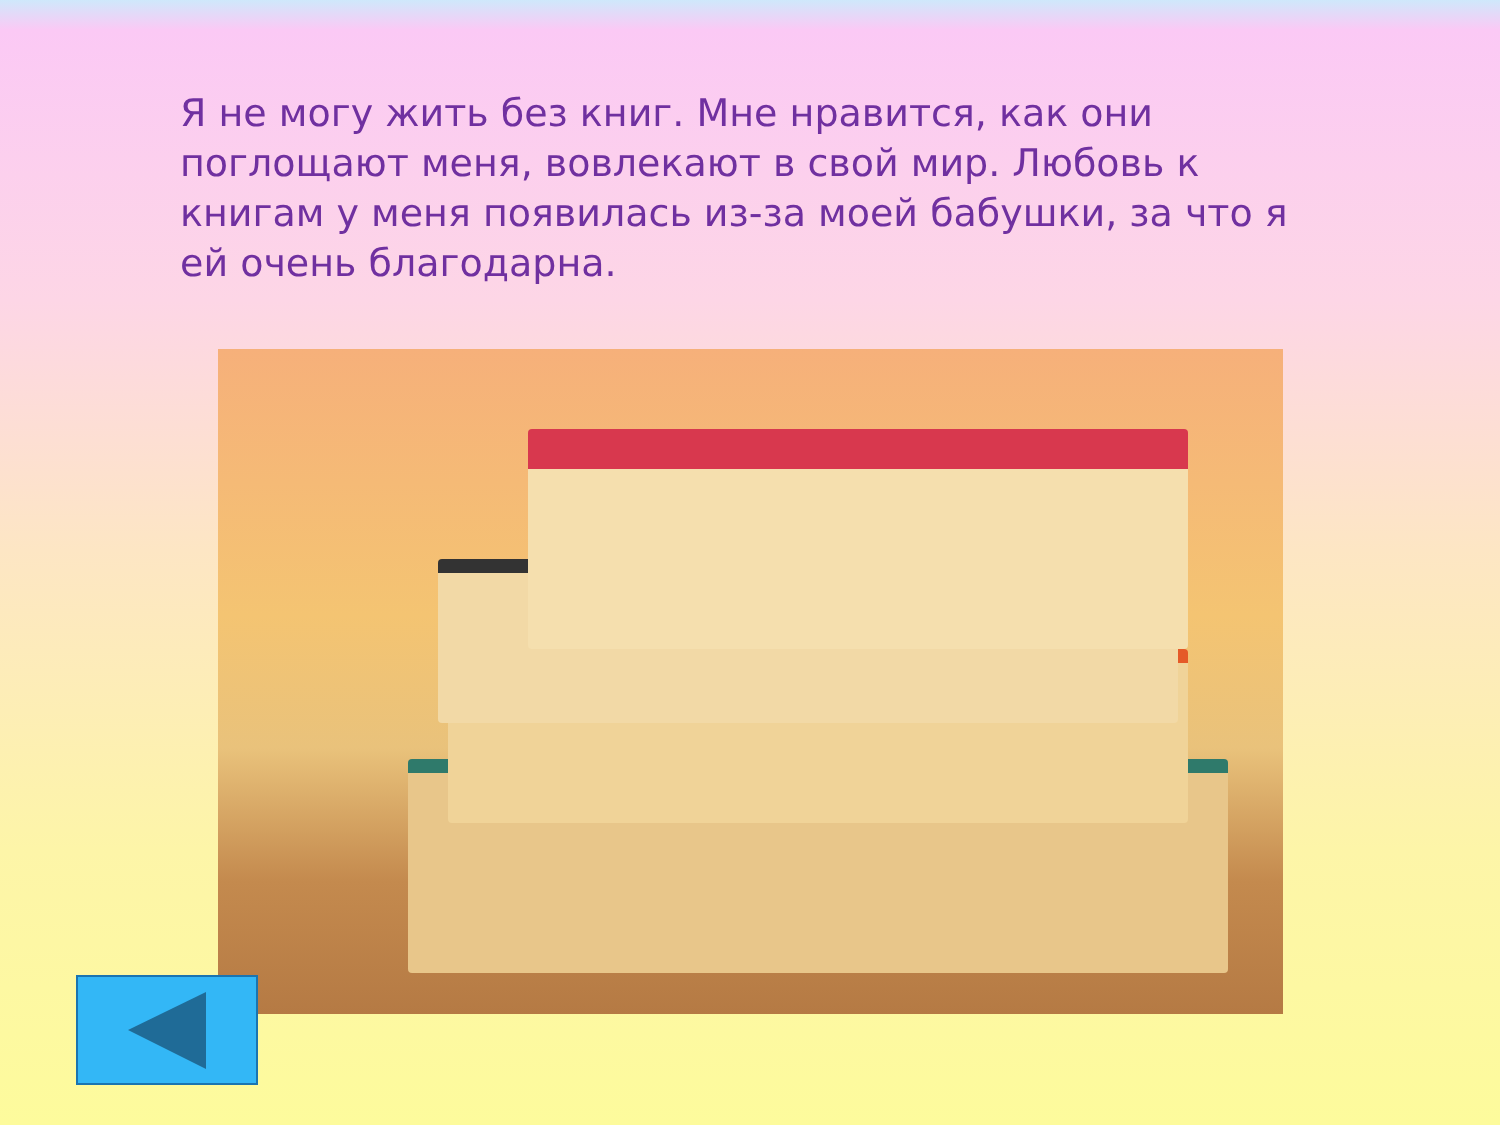Я не могу жить без книг. Мне нравится, как они поглощают меня, вовлекают в свой мир. Любовь к книгам у меня появилась из-за моей бабушки, за что я ей очень благодарна.